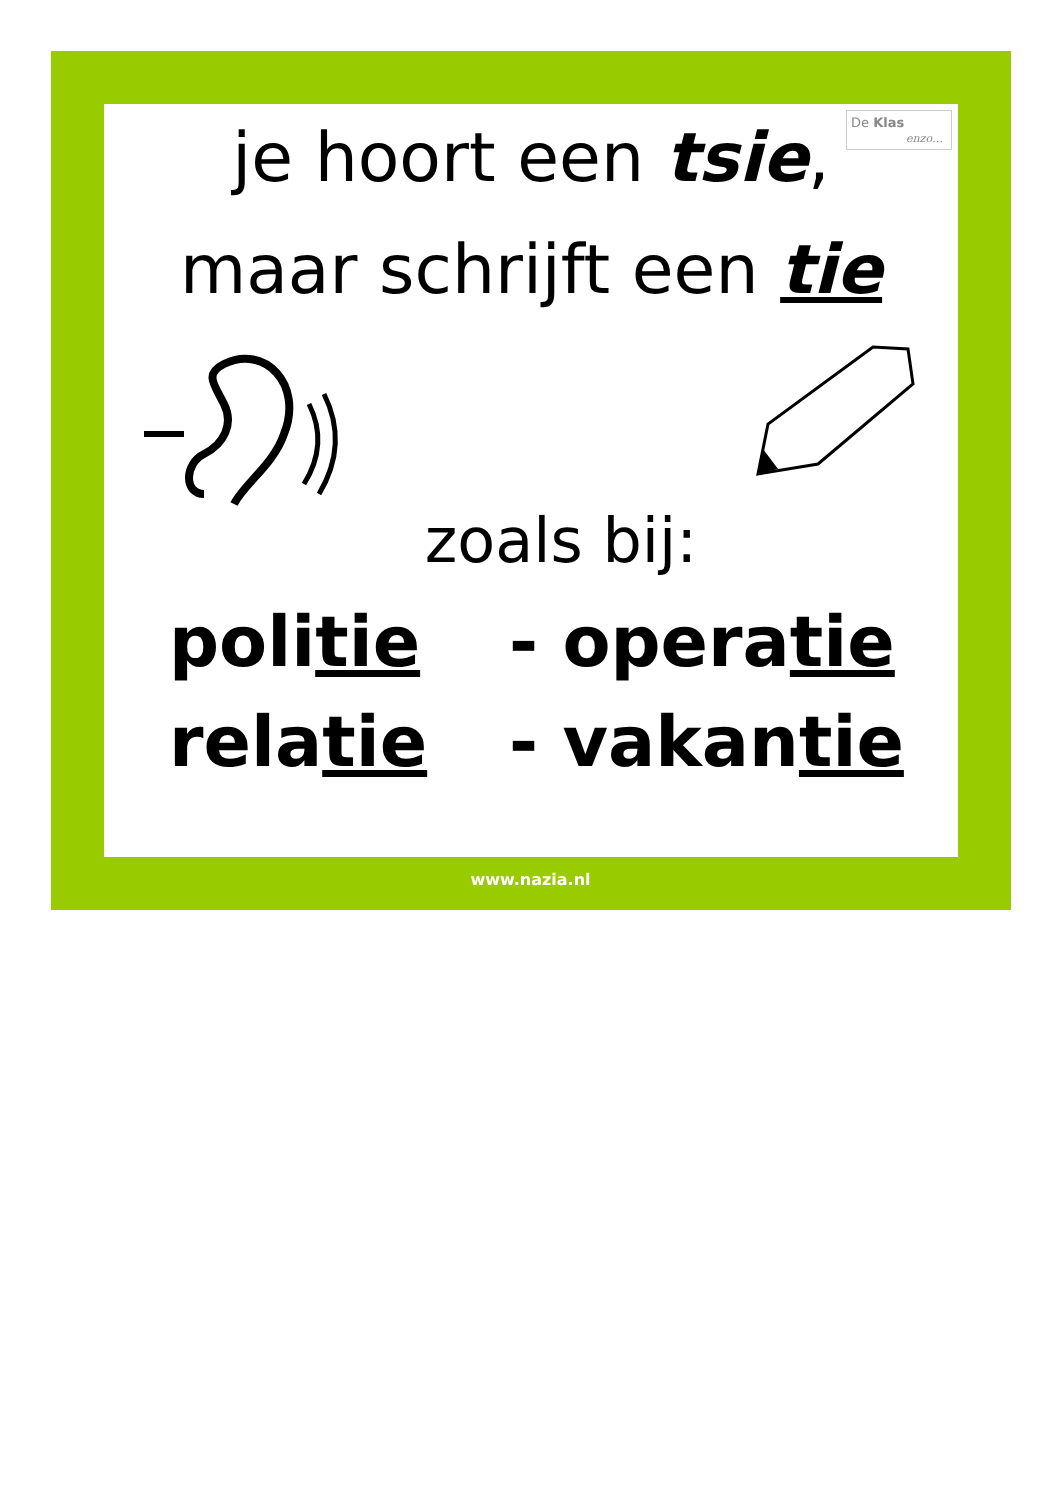De Klas
enzo…
je hoort een tsie,
maar schrijft een tie
zoals bij:
politie - operatie
relatie - vakantie
www.nazia.nl